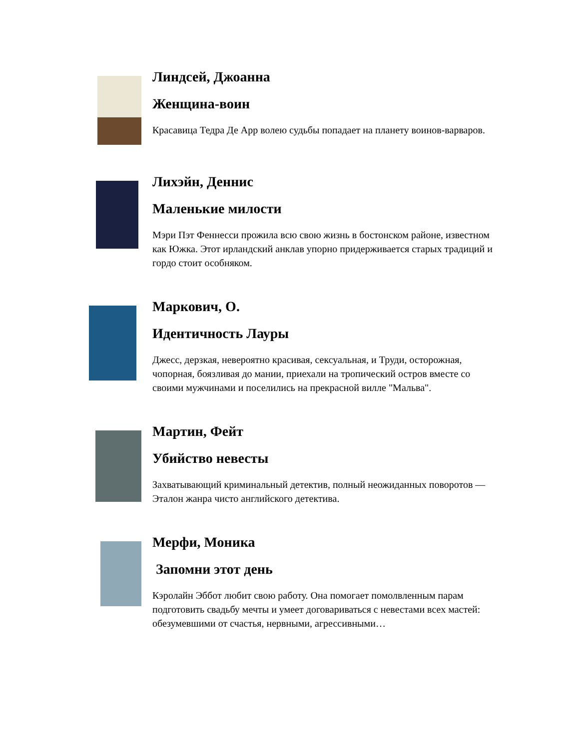Линдсей, Джоанна
Женщина-воин
Красавица Тедра Де Арр волею судьбы попадает на планету воинов-варваров.
Лихэйн, Деннис
Маленькие милости
Мэри Пэт Феннесси прожила всю свою жизнь в бостонском районе, известном как Южка. Этот ирландский анклав упорно придерживается старых традиций и гордо стоит особняком.
Маркович, О.
Идентичность Лауры
Джесс, дерзкая, невероятно красивая, сексуальная, и Труди, осторожная, чопорная, боязливая до мании, приехали на тропический остров вместе со своими мужчинами и поселились на прекрасной вилле "Мальва".
Мартин, Фейт
Убийство невесты
Захватывающий криминальный детектив, полный неожиданных поворотов — Эталон жанра чисто английского детектива.
Мерфи, Моника
Запомни этот день
Кэролайн Эббот любит свою работу. Она помогает помолвленным парам подготовить свадьбу мечты и умеет договариваться с невестами всех мастей: обезумевшими от счастья, нервными, агрессивными…